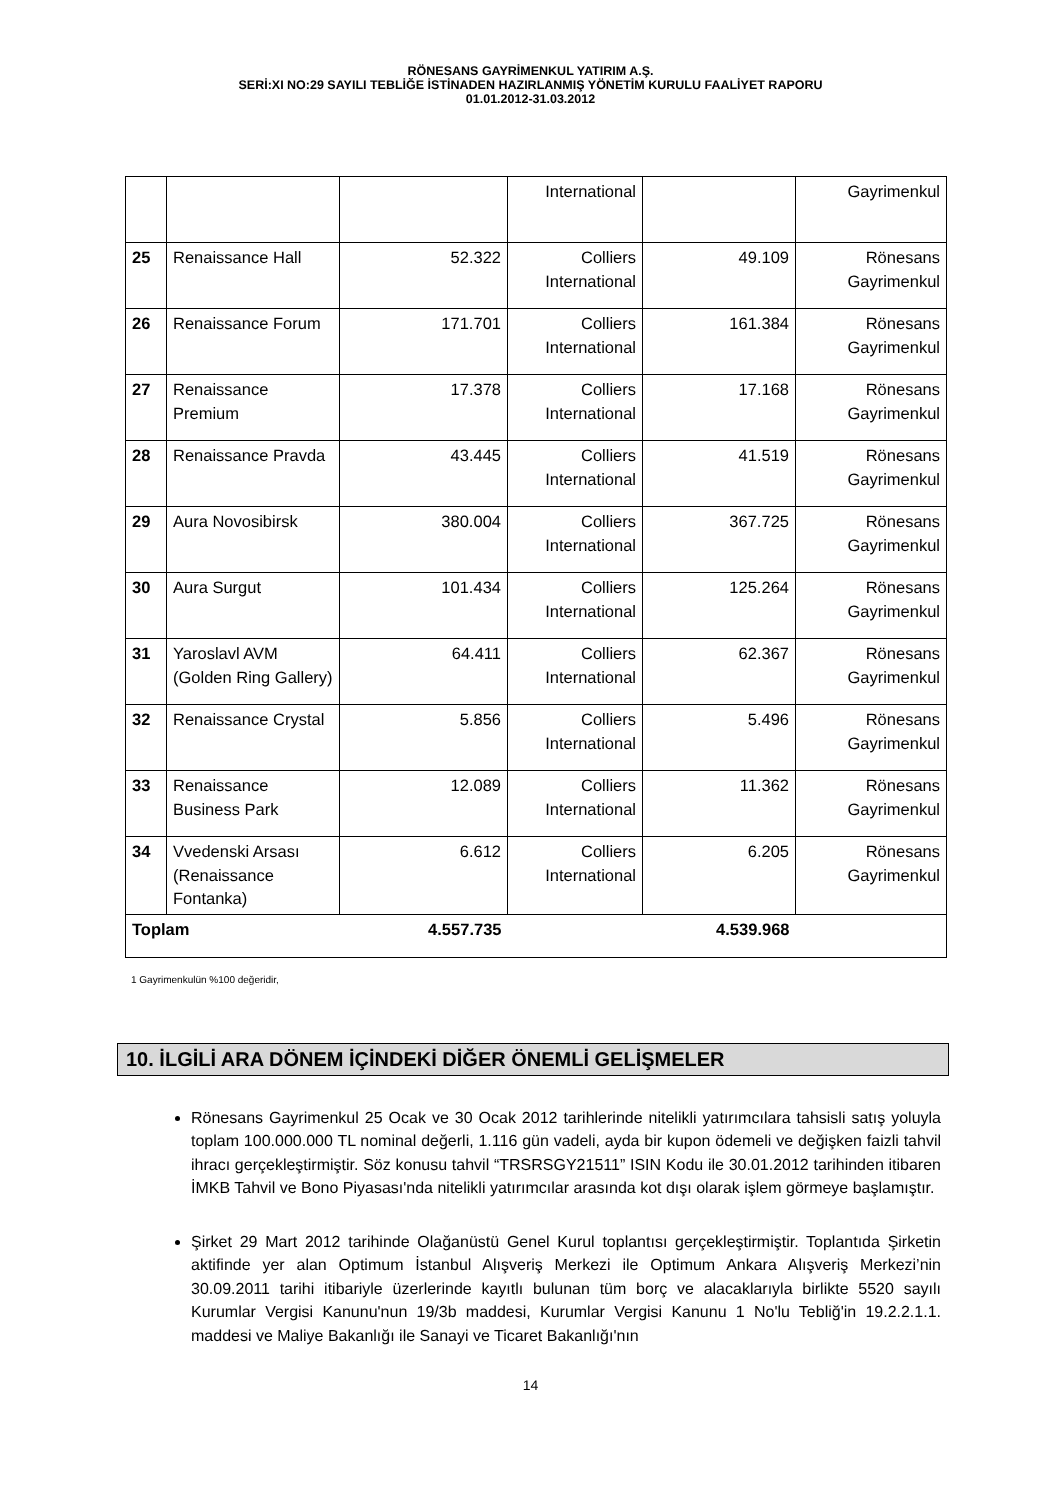RÖNESANS GAYRİMENKUL YATIRIM A.Ş.
SERİ:XI NO:29 SAYILI TEBLİĞE İSTİNADEN HAZIRLANMIŞ YÖNETİM KURULU FAALİYET RAPORU
01.01.2012-31.03.2012
| | | | International | | Gayrimenkul |
| 25 | Renaissance Hall | 52.322 | Colliers International | 49.109 | Rönesans Gayrimenkul |
| 26 | Renaissance Forum | 171.701 | Colliers International | 161.384 | Rönesans Gayrimenkul |
| 27 | Renaissance Premium | 17.378 | Colliers International | 17.168 | Rönesans Gayrimenkul |
| 28 | Renaissance Pravda | 43.445 | Colliers International | 41.519 | Rönesans Gayrimenkul |
| 29 | Aura Novosibirsk | 380.004 | Colliers International | 367.725 | Rönesans Gayrimenkul |
| 30 | Aura Surgut | 101.434 | Colliers International | 125.264 | Rönesans Gayrimenkul |
| 31 | Yaroslavl AVM (Golden Ring Gallery) | 64.411 | Colliers International | 62.367 | Rönesans Gayrimenkul |
| 32 | Renaissance Crystal | 5.856 | Colliers International | 5.496 | Rönesans Gayrimenkul |
| 33 | Renaissance Business Park | 12.089 | Colliers International | 11.362 | Rönesans Gayrimenkul |
| 34 | Vvedenski Arsası (Renaissance Fontanka) | 6.612 | Colliers International | 6.205 | Rönesans Gayrimenkul |
| Toplam 4.557.735 | | | 4.539.968 | | |
1 Gayrimenkulün %100 değeridir,
10. İLGİLİ ARA DÖNEM İÇİNDEKİ DİĞER ÖNEMLİ GELİŞMELER
Rönesans Gayrimenkul 25 Ocak ve 30 Ocak 2012 tarihlerinde nitelikli yatırımcılara tahsisli satış yoluyla toplam 100.000.000 TL nominal değerli, 1.116 gün vadeli, ayda bir kupon ödemeli ve değişken faizli tahvil ihracı gerçekleştirmiştir. Söz konusu tahvil “TRSRSGY21511” ISIN Kodu ile 30.01.2012 tarihinden itibaren İMKB Tahvil ve Bono Piyasası'nda nitelikli yatırımcılar arasında kot dışı olarak işlem görmeye başlamıştır.
Şirket 29 Mart 2012 tarihinde Olağanüstü Genel Kurul toplantısı gerçekleştirmiştir. Toplantıda Şirketin aktifinde yer alan Optimum İstanbul Alışveriş Merkezi ile Optimum Ankara Alışveriş Merkezi’nin 30.09.2011 tarihi itibariyle üzerlerinde kayıtlı bulunan tüm borç ve alacaklarıyla birlikte 5520 sayılı Kurumlar Vergisi Kanunu'nun 19/3b maddesi, Kurumlar Vergisi Kanunu 1 No'lu Tebliğ'in 19.2.2.1.1. maddesi ve Maliye Bakanlığı ile Sanayi ve Ticaret Bakanlığı'nın
14